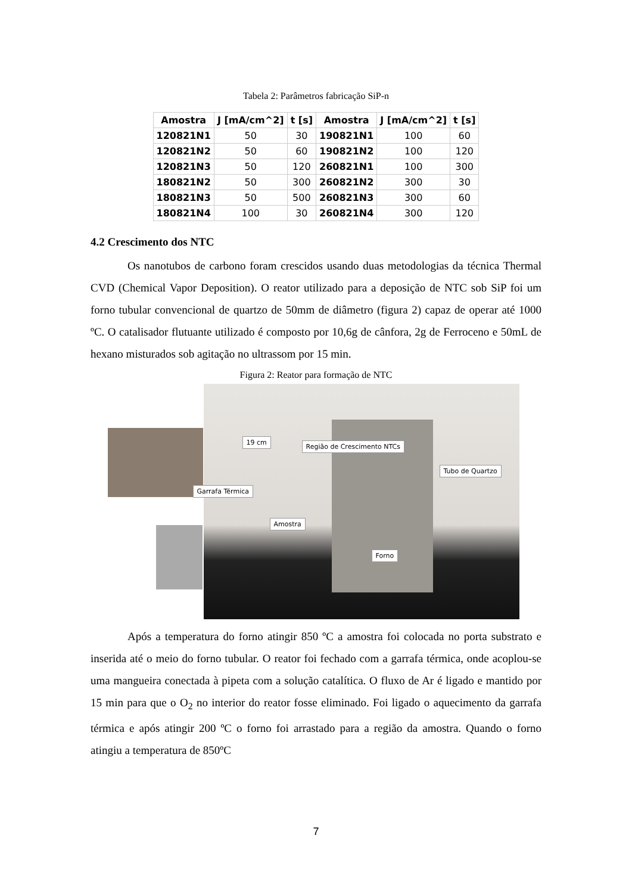Tabela 2: Parâmetros fabricação SiP-n
| Amostra | J [mA/cm^2] | t [s] | Amostra | J [mA/cm^2] | t [s] |
| --- | --- | --- | --- | --- | --- |
| 120821N1 | 50 | 30 | 190821N1 | 100 | 60 |
| 120821N2 | 50 | 60 | 190821N2 | 100 | 120 |
| 120821N3 | 50 | 120 | 260821N1 | 100 | 300 |
| 180821N2 | 50 | 300 | 260821N2 | 300 | 30 |
| 180821N3 | 50 | 500 | 260821N3 | 300 | 60 |
| 180821N4 | 100 | 30 | 260821N4 | 300 | 120 |
4.2 Crescimento dos NTC
Os nanotubos de carbono foram crescidos usando duas metodologias da técnica Thermal CVD (Chemical Vapor Deposition). O reator utilizado para a deposição de NTC sob SiP foi um forno tubular convencional de quartzo de 50mm de diâmetro (figura 2) capaz de operar até 1000 ºC. O catalisador flutuante utilizado é composto por 10,6g de cânfora, 2g de Ferroceno e 50mL de hexano misturados sob agitação no ultrassom por 15 min.
Figura 2: Reator para formação de NTC
19 cm
Região de Crescimento NTCs
Tubo de Quartzo
Garrafa Térmica
Amostra
Forno
Após a temperatura do forno atingir 850 ºC a amostra foi colocada no porta substrato e inserida até o meio do forno tubular. O reator foi fechado com a garrafa térmica, onde acoplou-se uma mangueira conectada à pipeta com a solução catalítica. O fluxo de Ar é ligado e mantido por 15 min para que o O<sub>2</sub> no interior do reator fosse eliminado. Foi ligado o aquecimento da garrafa térmica e após atingir 200 ºC o forno foi arrastado para a região da amostra. Quando o forno atingiu a temperatura de 850ºC
7